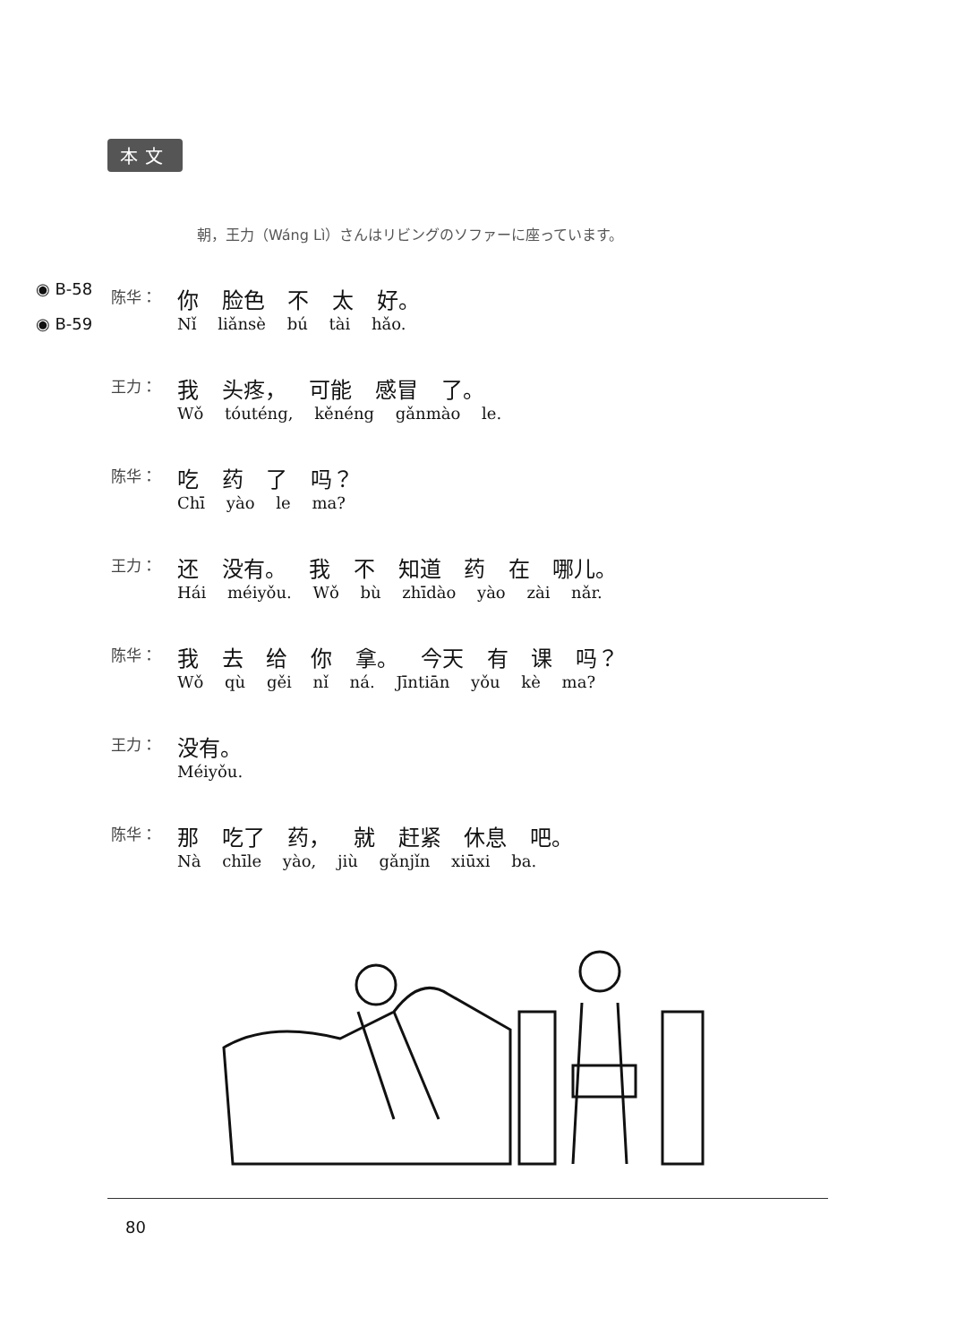本文
朝，王力（Wáng Lì）さんはリビングのソファーに座っています。
| ◉ B-58 | 陈华： | 你 脸色 不 太 好。 |
| ◉ B-59 | | Nǐ liǎnsè bú tài hǎo. |
| | 王力： | 我 头疼， 可能 感冒 了。 |
| | | Wǒ tóuténg, kěnéng gǎnmào le. |
| | 陈华： | 吃 药 了 吗？ |
| | | Chī yào le ma? |
| | 王力： | 还 没有。 我 不 知道 药 在 哪儿。 |
| | | Hái méiyǒu. Wǒ bù zhīdào yào zài nǎr. |
| | 陈华： | 我 去 给 你 拿。 今天 有 课 吗？ |
| | | Wǒ qù gěi nǐ ná. Jīntiān yǒu kè ma? |
| | 王力： | 没有。 |
| | | Méiyǒu. |
| | 陈华： | 那 吃了 药， 就 赶紧 休息 吧。 |
| | | Nà chīle yào, jiù gǎnjǐn xiūxi ba. |
80